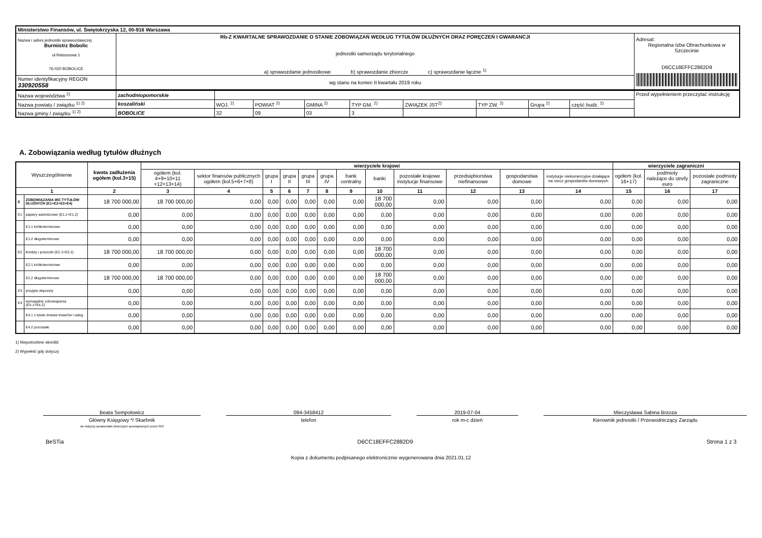| Ministerstwo Finansów, ul. Świętokrzyska 12, 00-916 Warszawa | | |
| Nazwa i adres jednostki sprawozdawczej Burmistrz Bobolic ul.Ratuszowa 1 76-020 BOBOLICE | Rb-Z KWARTALNE SPRAWOZDANIE O STANIE ZOBOWIĄZAŃ WEDŁUG TYTUŁÓW DŁUŻNYCH ORAZ PORĘCZEŃ I GWARANCJI jednostki samorządu terytorialnego a) sprawozdanie jednostkowe b) sprawozdanie zbiorcze c) sprawozdanie łączne <sup>1)</sup> | Adresat: Regionalna Izba Obrachunkowa w Szczecinie D6CC18EFFC2882D9 |
| Numer identyfikacyjny REGON 330920558 | wg stanu na koniec II kwartału 2019 roku | |
| Nazwa województwa <sup>2)</sup> | zachodniopomorskie | | | | | | | | | Przed wypełnieniem przeczytać instrukcję |
| Nazwa powiatu / związku <sup>1) 2)</sup> | koszaliński | WOJ. <sup>2)</sup> | POWIAT <sup>2)</sup> | GMINA <sup>2)</sup> | TYP GM. <sup>2)</sup> | ZWIĄZEK JST<sup>2)</sup> | TYP ZW. <sup>2)</sup> | Grupa <sup>2)</sup> | część budz. <sup>2)</sup> | |
| Nazwa gminy / związku <sup>1) 2)</sup> | BOBOLICE | 32 | 09 | 03 | 3 | | | | | |
A. Zobowiązania według tytułów dłużnych
| Wyszczególnienie | | kwota zadłużenia ogółem (kol.3+15) | wierzyciele krajowi | | | | | | | | | | | | wierzyciele zagraniczni | | |
| --- | --- | --- | --- | --- | --- | --- | --- | --- | --- | --- | --- | --- | --- | --- | --- | --- | --- |
| | | | ogółem (kol. 4+9+10+11 +12+13+14) | sektor finansów publicznych ogółem (kol.5+6+7+8) | grupa I | grupa II | grupa III | grupa IV | bank centralny | banki | pozostałe krajowe instytucje finansowe | przedsiębiorstwa niefinansowe | gospodarstwa domowe | instytucje niekomercyjne działające na rzecz gospodarstw domowych | ogółem (kol. 16+17) | podmioty należące do strefy euro | pozostałe podmioty zagraniczne |
| 1 | | 2 | 3 | 4 | 5 | 6 | 7 | 8 | 9 | 10 | 11 | 12 | 13 | 14 | 15 | 16 | 17 |
| E | ZOBOWIĄZANIA WG TYTUŁÓW DŁUŻNYCH (E1+E2+E3+E4) | 18 700 000,00 | 18 700 000,00 | 0,00 | 0,00 | 0,00 | 0,00 | 0,00 | 0,00 | 18 700 000,00 | 0,00 | 0,00 | 0,00 | 0,00 | 0,00 | 0,00 | 0,00 |
| E1 | papiery wartościowe (E1.1+E1.2) | 0,00 | 0,00 | 0,00 | 0,00 | 0,00 | 0,00 | 0,00 | 0,00 | 0,00 | 0,00 | 0,00 | 0,00 | 0,00 | 0,00 | 0,00 | 0,00 |
| | E1.1 krótkoterminowe | 0,00 | 0,00 | 0,00 | 0,00 | 0,00 | 0,00 | 0,00 | 0,00 | 0,00 | 0,00 | 0,00 | 0,00 | 0,00 | 0,00 | 0,00 | 0,00 |
| | E1.2 długoterminowe | 0,00 | 0,00 | 0,00 | 0,00 | 0,00 | 0,00 | 0,00 | 0,00 | 0,00 | 0,00 | 0,00 | 0,00 | 0,00 | 0,00 | 0,00 | 0,00 |
| E2 | kredyty i pożyczki (E2.1+E2.2) | 18 700 000,00 | 18 700 000,00 | 0,00 | 0,00 | 0,00 | 0,00 | 0,00 | 0,00 | 18 700 000,00 | 0,00 | 0,00 | 0,00 | 0,00 | 0,00 | 0,00 | 0,00 |
| | E2.1 krótkoterminowe | 0,00 | 0,00 | 0,00 | 0,00 | 0,00 | 0,00 | 0,00 | 0,00 | 0,00 | 0,00 | 0,00 | 0,00 | 0,00 | 0,00 | 0,00 | 0,00 |
| | E2.2 długoterminowe | 18 700 000,00 | 18 700 000,00 | 0,00 | 0,00 | 0,00 | 0,00 | 0,00 | 0,00 | 18 700 000,00 | 0,00 | 0,00 | 0,00 | 0,00 | 0,00 | 0,00 | 0,00 |
| E3 | przyjęte depozyty | 0,00 | 0,00 | 0,00 | 0,00 | 0,00 | 0,00 | 0,00 | 0,00 | 0,00 | 0,00 | 0,00 | 0,00 | 0,00 | 0,00 | 0,00 | 0,00 |
| E4 | wymagalne zobowiązania (E4.1+E4.2) | 0,00 | 0,00 | 0,00 | 0,00 | 0,00 | 0,00 | 0,00 | 0,00 | 0,00 | 0,00 | 0,00 | 0,00 | 0,00 | 0,00 | 0,00 | 0,00 |
| | E4.1 z tytułu dostaw towarów i usług | 0,00 | 0,00 | 0,00 | 0,00 | 0,00 | 0,00 | 0,00 | 0,00 | 0,00 | 0,00 | 0,00 | 0,00 | 0,00 | 0,00 | 0,00 | 0,00 |
| | E4.2 pozostałe | 0,00 | 0,00 | 0,00 | 0,00 | 0,00 | 0,00 | 0,00 | 0,00 | 0,00 | 0,00 | 0,00 | 0,00 | 0,00 | 0,00 | 0,00 | 0,00 |
1) Niepotrzebne skreślić
2) Wypełnić gdy dotyczy
Beata Sempołowicz
Główny Księgowy */ Skarbnik
nie dotyczy sprawozdań zbiorczych sporządzonych przez RIO
094-3458412
telefon
2019-07-04
rok m-c dzień
Mieczysława Sabina Brzoza
Kierownik jednostki / Przewodniczący Zarządu
BeSTia D6CC18EFFC2882D9 Strona 1 z 3
Kopia z dokumentu podpisanego elektronicznie wygenerowana dnia 2021.01.12